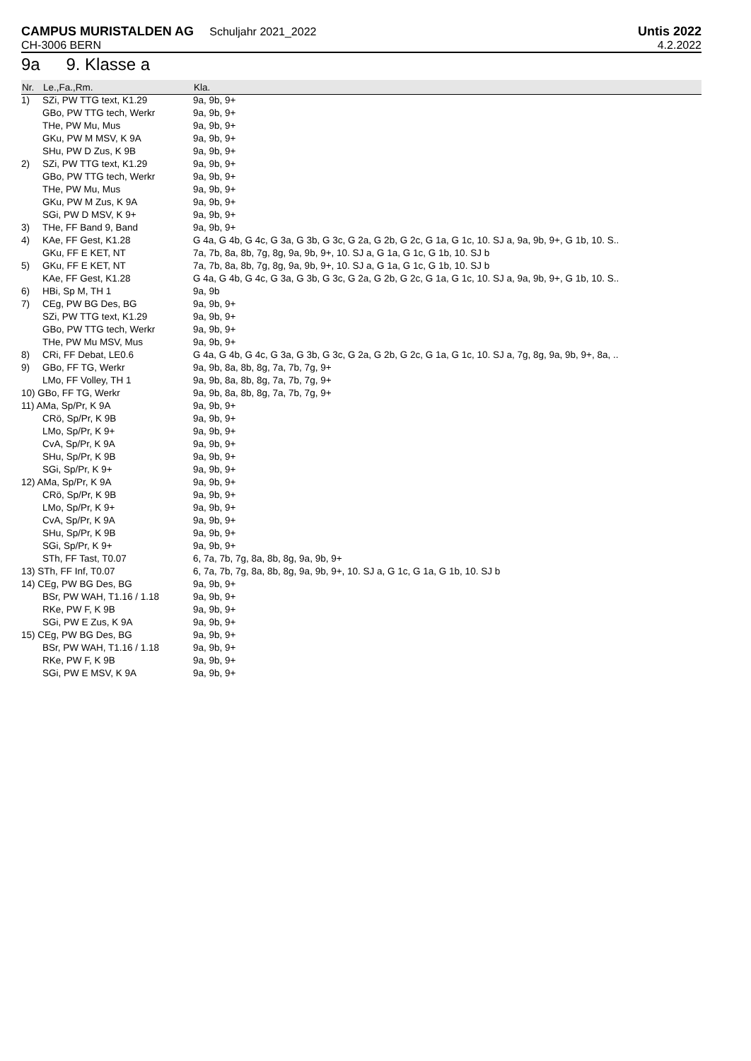CAMPUS MURISTALDEN AG Schuljahr 2021_2022
Untis 2022
CH-3006 BERN 4.2.2022
9a 9. Klasse a
| Nr. | Le.,Fa.,Rm. | Kla. |
| --- | --- | --- |
| 1) | SZi, PW TTG text, K1.29 | 9a, 9b, 9+ |
| | GBo, PW TTG tech, Werkr | 9a, 9b, 9+ |
| | THe, PW Mu, Mus | 9a, 9b, 9+ |
| | GKu, PW M MSV, K 9A | 9a, 9b, 9+ |
| | SHu, PW D Zus, K 9B | 9a, 9b, 9+ |
| 2) | SZi, PW TTG text, K1.29 | 9a, 9b, 9+ |
| | GBo, PW TTG tech, Werkr | 9a, 9b, 9+ |
| | THe, PW Mu, Mus | 9a, 9b, 9+ |
| | GKu, PW M Zus, K 9A | 9a, 9b, 9+ |
| | SGi, PW D MSV, K 9+ | 9a, 9b, 9+ |
| 3) | THe, FF Band 9, Band | 9a, 9b, 9+ |
| 4) | KAe, FF Gest, K1.28 | G 4a, G 4b, G 4c, G 3a, G 3b, G 3c, G 2a, G 2b, G 2c, G 1a, G 1c, 10. SJ a, 9a, 9b, 9+, G 1b, 10. S.. |
| | GKu, FF E KET, NT | 7a, 7b, 8a, 8b, 7g, 8g, 9a, 9b, 9+, 10. SJ a, G 1a, G 1c, G 1b, 10. SJ b |
| 5) | GKu, FF E KET, NT | 7a, 7b, 8a, 8b, 7g, 8g, 9a, 9b, 9+, 10. SJ a, G 1a, G 1c, G 1b, 10. SJ b |
| | KAe, FF Gest, K1.28 | G 4a, G 4b, G 4c, G 3a, G 3b, G 3c, G 2a, G 2b, G 2c, G 1a, G 1c, 10. SJ a, 9a, 9b, 9+, G 1b, 10. S.. |
| 6) | HBi, Sp M, TH 1 | 9a, 9b |
| 7) | CEg, PW BG Des, BG | 9a, 9b, 9+ |
| | SZi, PW TTG text, K1.29 | 9a, 9b, 9+ |
| | GBo, PW TTG tech, Werkr | 9a, 9b, 9+ |
| | THe, PW Mu MSV, Mus | 9a, 9b, 9+ |
| 8) | CRi, FF Debat, LE0.6 | G 4a, G 4b, G 4c, G 3a, G 3b, G 3c, G 2a, G 2b, G 2c, G 1a, G 1c, 10. SJ a, 7g, 8g, 9a, 9b, 9+, 8a, .. |
| 9) | GBo, FF TG, Werkr | 9a, 9b, 8a, 8b, 8g, 7a, 7b, 7g, 9+ |
| | LMo, FF Volley, TH 1 | 9a, 9b, 8a, 8b, 8g, 7a, 7b, 7g, 9+ |
| 10) GBo, FF TG, Werkr | | 9a, 9b, 8a, 8b, 8g, 7a, 7b, 7g, 9+ |
| 11) AMa, Sp/Pr, K 9A | | 9a, 9b, 9+ |
| | CRö, Sp/Pr, K 9B | 9a, 9b, 9+ |
| | LMo, Sp/Pr, K 9+ | 9a, 9b, 9+ |
| | CvA, Sp/Pr, K 9A | 9a, 9b, 9+ |
| | SHu, Sp/Pr, K 9B | 9a, 9b, 9+ |
| | SGi, Sp/Pr, K 9+ | 9a, 9b, 9+ |
| 12) AMa, Sp/Pr, K 9A | | 9a, 9b, 9+ |
| | CRö, Sp/Pr, K 9B | 9a, 9b, 9+ |
| | LMo, Sp/Pr, K 9+ | 9a, 9b, 9+ |
| | CvA, Sp/Pr, K 9A | 9a, 9b, 9+ |
| | SHu, Sp/Pr, K 9B | 9a, 9b, 9+ |
| | SGi, Sp/Pr, K 9+ | 9a, 9b, 9+ |
| | STh, FF Tast, T0.07 | 6, 7a, 7b, 7g, 8a, 8b, 8g, 9a, 9b, 9+ |
| 13) STh, FF Inf, T0.07 | | 6, 7a, 7b, 7g, 8a, 8b, 8g, 9a, 9b, 9+, 10. SJ a, G 1c, G 1a, G 1b, 10. SJ b |
| 14) CEg, PW BG Des, BG | | 9a, 9b, 9+ |
| | BSr, PW WAH, T1.16 / 1.18 | 9a, 9b, 9+ |
| | RKe, PW F, K 9B | 9a, 9b, 9+ |
| | SGi, PW E Zus, K 9A | 9a, 9b, 9+ |
| 15) CEg, PW BG Des, BG | | 9a, 9b, 9+ |
| | BSr, PW WAH, T1.16 / 1.18 | 9a, 9b, 9+ |
| | RKe, PW F, K 9B | 9a, 9b, 9+ |
| | SGi, PW E MSV, K 9A | 9a, 9b, 9+ |